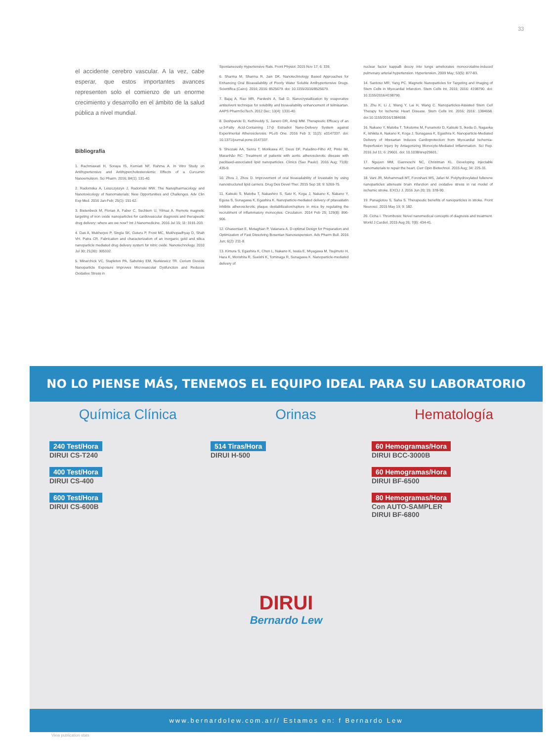33
el accidente cerebro vascular. A la vez, cabe esperar, que estos importantes avances representen solo el comienzo de un enorme crecimiento y desarrollo en el ámbito de la salud pública a nivel mundial.
Bibliografía
1. Rachmawati H, Soraya IS, Kurniati NF, Rahma A. In Vitro Study on Antihypertensive and Antihypercholesterolemic Effects of a Curcumin Nanoemulsion. Sci Pharm. 2016; 84(1): 131-40.
2. Radomska A, Leszczyszyn J, Radomski MW. The Nanopharmacology and Nanotoxicology of Nanomaterials: New Opportunities and Challenges. Adv Clin Exp Med. 2016 Jan-Feb; 25(1): 151-62.
3. Bietenbeck M, Florian A, Faber C, Sechtem U, Yilmaz A. Remote magnetic targeting of iron oxide nanoparticles for cardiovascular diagnosis and therapeutic drug delivery: where are we now? Int J Nanomedicine. 2016 Jul 15; 11: 3191-203.
4. Das A, Mukherjee P, Singla SK, Guturu P, Frost MC, Mukhopadhyay D, Shah VH, Patra CR. Fabrication and characterization of an inorganic gold and silica nanoparticle mediated drug delivery system for nitric oxide. Nanotechnology. 2010 Jul 30; 21(30): 305102.
5. Minarchick VC, Stapleton PA, Sabolsky EM, Nurkiewicz TR. Cerium Dioxide Nanoparticle Exposure Improves Microvascular Dysfunction and Reduces Oxidative Stress in
Spontaneously Hypertensive Rats. Front Physiol. 2015 Nov 17; 6: 339.
6. Sharma M, Sharma R, Jain DK. Nanotechnology Based Approaches for Enhancing Oral Bioavailability of Poorly Water Soluble Antihypertensive Drugs. Scientifica (Cairo). 2016; 2016: 8525679. doi: 10.1155/2016/8525679.
7. Bajaj A, Rao MR, Pardeshi A, Sali D. Nanocrystallization by evaporative antisolvent technique for solubility and bioavailability enhancement of telmisartan. AAPS PharmSciTech. 2012 Dec; 13(4): 1331-40.
8. Deshpande D, Kethireddy S, Janero DR, Amiji MM. Therapeutic Efficacy of an ω-3-Fatty Acid-Containing 17-β Estradiol Nano-Delivery System against Experimental Atherosclerosis. PLoS One. 2016 Feb 3; 11(2): e0147337. doi: 10.1371/journal.pone.0147337.
9. Shiozaki AA, Senra T, Morikawa AT, Deus DF, Paladino-Filho AT, Pinto IM, Maranhão RC. Treatment of patients with aortic atherosclerotic disease with paclitaxel-associated lipid nanoparticles. Clinics (Sao Paulo). 2016 Aug; 71(8): 435-9.
10. Zhou J, Zhou D. Improvement of oral bioavailability of lovastatin by using nanostructured lipid carriers. Drug Des Devel Ther. 2015 Sep 18; 9: 5269-75.
11. Katsuki S, Matoba T, Nakashiro S, Sato K, Koga J, Nakano K, Nakano Y, Egusa S, Sunagawa K, Egashira K. Nanoparticle-mediated delivery of pitavastatin inhibits atherosclerotic plaque destabilization/rupture in mice by regulating the recruitment of inflammatory monocytes. Circulation. 2014 Feb 25; 129(8): 896-906.
12. Ghasemian E, Motaghian P, Vatanara A. D-optimal Design for Preparation and Optimization of Fast Dissolving Bosentan Nanosuspension. Adv Pharm Bull. 2016 Jun; 6(2): 211-8.
13. Kimura S, Egashira K, Chen L, Nakano K, Iwata E, Miyagawa M, Tsujimoto H, Hara K, Morishita R, Sueishi K, Tominaga R, Sunagawa K. Nanoparticle-mediated delivery of
nuclear factor kappaB decoy into lungs ameliorates monocrotaline-induced pulmonary arterial hypertension. Hypertension. 2009 May; 53(5): 877-83.
14. Santoso MR, Yang PC. Magnetic Nanoparticles for Targeting and Imaging of Stem Cells in Myocardial Infarction. Stem Cells Int. 2016; 2016: 4198790. doi: 10.1155/2016/4198790.
15. Zhu K, Li J, Wang Y, Lai H, Wang C. Nanoparticles-Assisted Stem Cell Therapy for Ischemic Heart Disease. Stem Cells Int. 2016; 2016: 1384658. doi:10.1155/2016/1384658.
16. Nakano Y, Matoba T, Tokutome M, Funamoto D, Katsuki S, Ikeda G, Nagaoka K, Ishikita A, Nakano K, Koga J, Sunagawa K, Egashira K. Nanoparticle-Mediated Delivery of Irbesartan Induces Cardioprotection from Myocardial Ischemia-Reperfusion Injury by Antagonizing Monocyte-Mediated Inflammation. Sci Rep. 2016 Jul 11; 6: 29601. doi: 10.1038/srep29601.
17. Nguyen MM, Gianneschi NC, Christman KL. Developing injectable nanomaterials to repair the heart. Curr Opin Biotechnol. 2015 Aug; 34: 225-31.
18. Vani JR, Mohammadi MT, Foroshani MS, Jafari M. Polyhydroxylated fullerene nanoparticles attenuate brain infarction and oxidative stress in rat model of ischemic stroke. EXCLI J. 2016 Jun 20; 15: 378-90.
19. Panagiotou S, Saha S. Therapeutic benefits of nanoparticles in stroke. Front Neurosci. 2015 May 19; 9: 182.
20. Cicha I. Thrombosis: Novel nanomedical concepts of diagnosis and treatment. World J Cardiol. 2015 Aug 26; 7(8): 434-41.
NO LO PIENSE MÁS, TENEMOS EL EQUIPO IDEAL PARA SU LABORATORIO
Química Clínica Orinas Hematología
240 Test/Hora DIRUI CS-T240
400 Test/Hora DIRUI CS-400
600 Test/Hora DIRUI CS-600B
514 Tiras/Hora DIRUI H-500
DIRUI
Bernardo Lew
60 Hemogramas/Hora DIRUI BCC-3000B
60 Hemogramas/Hora DIRUI BF-6500
80 Hemogramas/Hora Con AUTO-SAMPLER
DIRUI BF-6800
www.bernardolew.com.ar// Estamos en: f Bernardo Lew
View publication stats